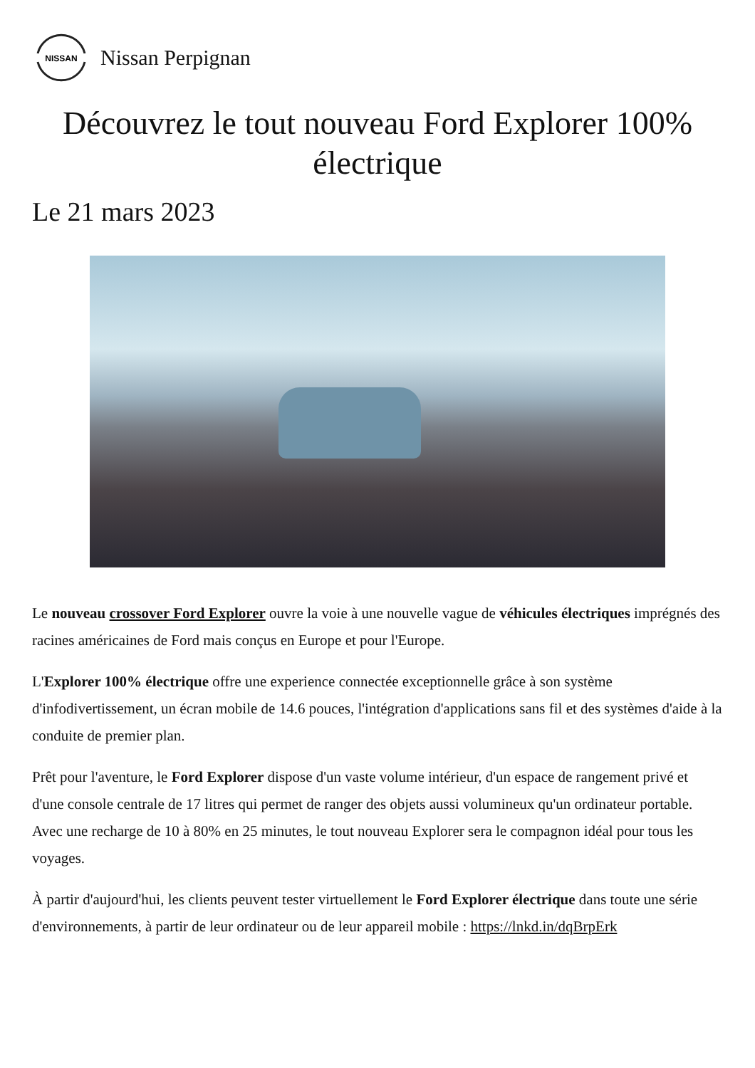NISSAN
Nissan Perpignan
Découvrez le tout nouveau Ford Explorer 100% électrique
Le 21 mars 2023
Le nouveau crossover Ford Explorer ouvre la voie à une nouvelle vague de véhicules électriques imprégnés des racines américaines de Ford mais conçus en Europe et pour l'Europe.
L'Explorer 100% électrique offre une experience connectée exceptionnelle grâce à son système d'infodivertissement, un écran mobile de 14.6 pouces, l'intégration d'applications sans fil et des systèmes d'aide à la conduite de premier plan.
Prêt pour l'aventure, le Ford Explorer dispose d'un vaste volume intérieur, d'un espace de rangement privé et d'une console centrale de 17 litres qui permet de ranger des objets aussi volumineux qu'un ordinateur portable. Avec une recharge de 10 à 80% en 25 minutes, le tout nouveau Explorer sera le compagnon idéal pour tous les voyages.
À partir d'aujourd'hui, les clients peuvent tester virtuellement le Ford Explorer électrique dans toute une série d'environnements, à partir de leur ordinateur ou de leur appareil mobile : https://lnkd.in/dqBrpErk